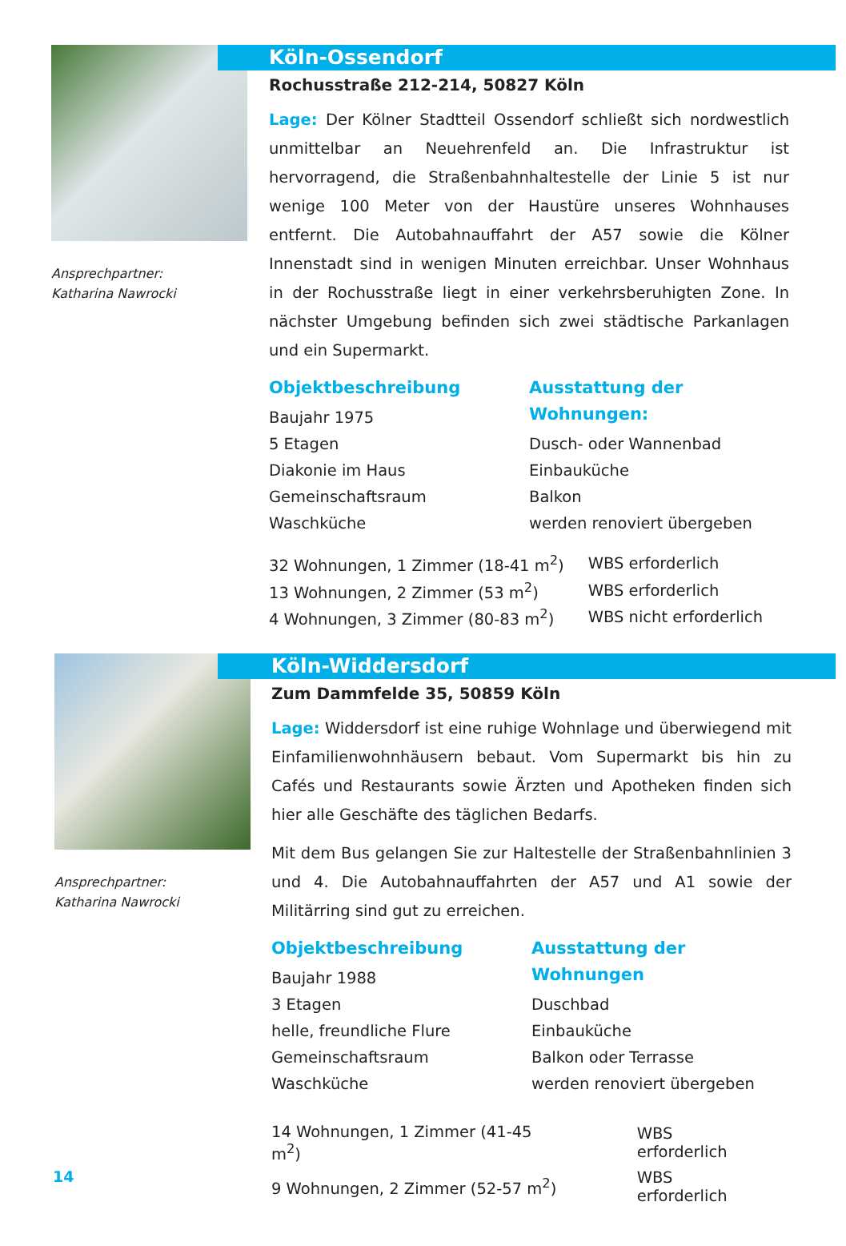Ansprechpartner:
Katharina Nawrocki
Köln-Ossendorf
Rochusstraße 212-214, 50827 Köln
Lage: Der Kölner Stadtteil Ossendorf schließt sich nordwestlich unmittelbar an Neuehrenfeld an. Die Infrastruktur ist hervorragend, die Straßenbahnhaltestelle der Linie 5 ist nur wenige 100 Meter von der Haustüre unseres Wohnhauses entfernt. Die Autobahnauffahrt der A57 sowie die Kölner Innenstadt sind in wenigen Minuten erreichbar. Unser Wohnhaus in der Rochusstraße liegt in einer verkehrsberuhigten Zone. In nächster Umgebung befinden sich zwei städtische Parkanlagen und ein Supermarkt.
Objektbeschreibung
Baujahr 1975
5 Etagen
Diakonie im Haus
Gemeinschaftsraum
Waschküche
Ausstattung der Wohnungen:
Dusch- oder Wannenbad
Einbauküche
Balkon
werden renoviert übergeben
| 32 Wohnungen, 1 Zimmer (18-41 m<sup>2</sup>) | WBS erforderlich |
| 13 Wohnungen, 2 Zimmer (53 m<sup>2</sup>) | WBS erforderlich |
| 4 Wohnungen, 3 Zimmer (80-83 m<sup>2</sup>) | WBS nicht erforderlich |
Ansprechpartner:
Katharina Nawrocki
Köln-Widdersdorf
Zum Dammfelde 35, 50859 Köln
Lage: Widdersdorf ist eine ruhige Wohnlage und überwiegend mit Einfamilienwohnhäusern bebaut. Vom Supermarkt bis hin zu Cafés und Restaurants sowie Ärzten und Apotheken finden sich hier alle Geschäfte des täglichen Bedarfs.
Mit dem Bus gelangen Sie zur Haltestelle der Straßenbahnlinien 3 und 4. Die Autobahnauffahrten der A57 und A1 sowie der Militärring sind gut zu erreichen.
Objektbeschreibung
Baujahr 1988
3 Etagen
helle, freundliche Flure
Gemeinschaftsraum
Waschküche
Ausstattung der Wohnungen
Duschbad
Einbauküche
Balkon oder Terrasse
werden renoviert übergeben
| 14 Wohnungen, 1 Zimmer (41-45 m<sup>2</sup>) | WBS erforderlich |
| 9 Wohnungen, 2 Zimmer (52-57 m<sup>2</sup>) | WBS erforderlich |
14